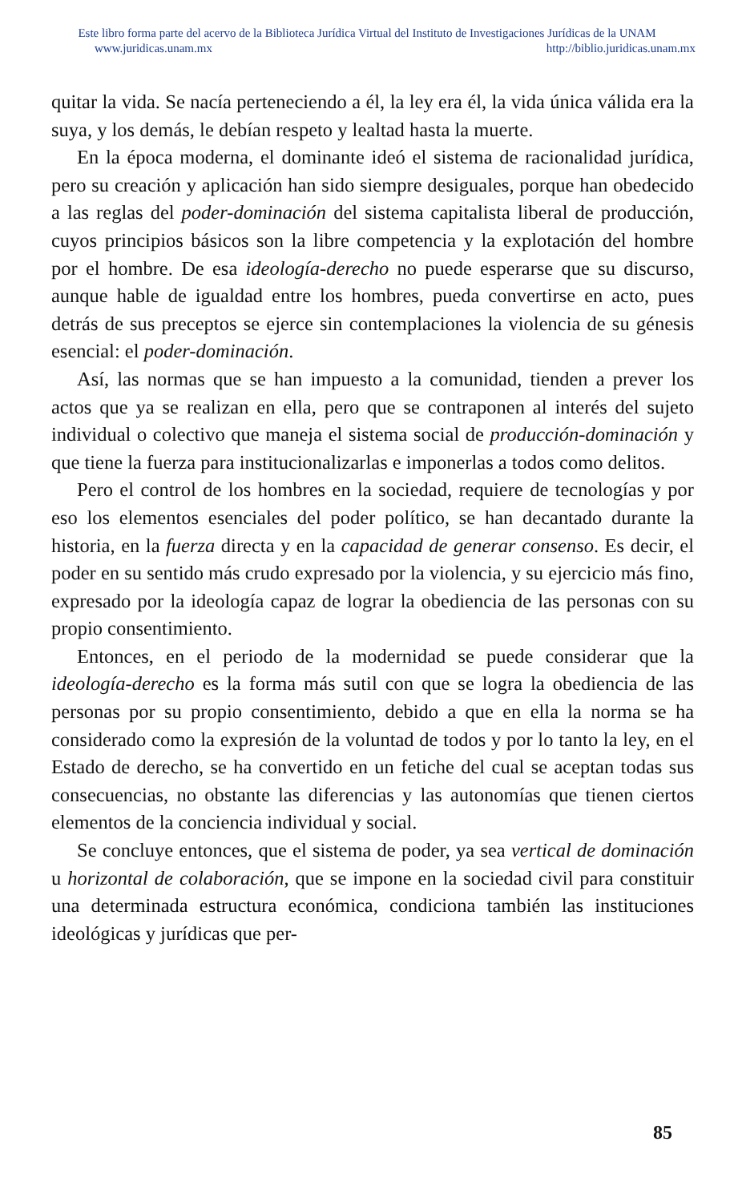Este libro forma parte del acervo de la Biblioteca Jurídica Virtual del Instituto de Investigaciones Jurídicas de la UNAM
www.juridicas.unam.mx http://biblio.juridicas.unam.mx
quitar la vida. Se nacía perteneciendo a él, la ley era él, la vida única válida era la suya, y los demás, le debían respeto y lealtad hasta la muerte.
En la época moderna, el dominante ideó el sistema de racionalidad jurídica, pero su creación y aplicación han sido siempre desiguales, porque han obedecido a las reglas del poder-dominación del sistema capitalista liberal de producción, cuyos principios básicos son la libre competencia y la explotación del hombre por el hombre. De esa ideología-derecho no puede esperarse que su discurso, aunque hable de igualdad entre los hombres, pueda convertirse en acto, pues detrás de sus preceptos se ejerce sin contemplaciones la violencia de su génesis esencial: el poder-dominación.
Así, las normas que se han impuesto a la comunidad, tienden a prever los actos que ya se realizan en ella, pero que se contraponen al interés del sujeto individual o colectivo que maneja el sistema social de producción-dominación y que tiene la fuerza para institucionalizarlas e imponerlas a todos como delitos.
Pero el control de los hombres en la sociedad, requiere de tecnologías y por eso los elementos esenciales del poder político, se han decantado durante la historia, en la fuerza directa y en la capacidad de generar consenso. Es decir, el poder en su sentido más crudo expresado por la violencia, y su ejercicio más fino, expresado por la ideología capaz de lograr la obediencia de las personas con su propio consentimiento.
Entonces, en el periodo de la modernidad se puede considerar que la ideología-derecho es la forma más sutil con que se logra la obediencia de las personas por su propio consentimiento, debido a que en ella la norma se ha considerado como la expresión de la voluntad de todos y por lo tanto la ley, en el Estado de derecho, se ha convertido en un fetiche del cual se aceptan todas sus consecuencias, no obstante las diferencias y las autonomías que tienen ciertos elementos de la conciencia individual y social.
Se concluye entonces, que el sistema de poder, ya sea vertical de dominación u horizontal de colaboración, que se impone en la sociedad civil para constituir una determinada estructura económica, condiciona también las instituciones ideológicas y jurídicas que per-
85